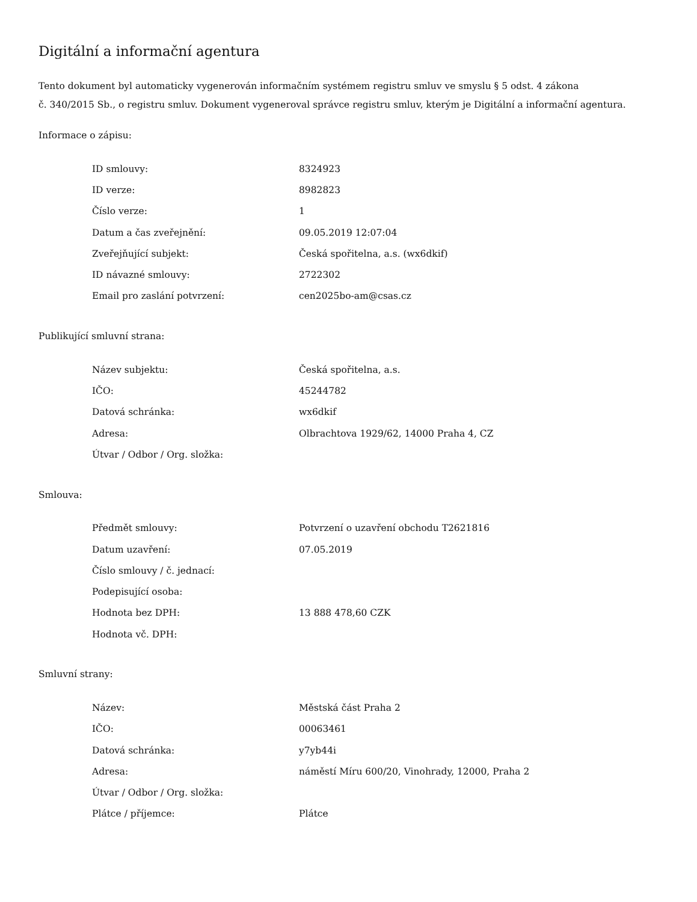Digitální a informační agentura
Tento dokument byl automaticky vygenerován informačním systémem registru smluv ve smyslu § 5 odst. 4 zákona
č. 340/2015 Sb., o registru smluv. Dokument vygeneroval správce registru smluv, kterým je Digitální a informační agentura.
Informace o zápisu:
| ID smlouvy: | 8324923 |
| ID verze: | 8982823 |
| Číslo verze: | 1 |
| Datum a čas zveřejnění: | 09.05.2019 12:07:04 |
| Zveřejňující subjekt: | Česká spořitelna, a.s. (wx6dkif) |
| ID návazné smlouvy: | 2722302 |
| Email pro zaslání potvrzení: | cen2025bo-am@csas.cz |
Publikující smluvní strana:
| Název subjektu: | Česká spořitelna, a.s. |
| IČO: | 45244782 |
| Datová schránka: | wx6dkif |
| Adresa: | Olbrachtova 1929/62, 14000 Praha 4, CZ |
| Útvar / Odbor / Org. složka: | |
Smlouva:
| Předmět smlouvy: | Potvrzení o uzavření obchodu T2621816 |
| Datum uzavření: | 07.05.2019 |
| Číslo smlouvy / č. jednací: | |
| Podepisující osoba: | |
| Hodnota bez DPH: | 13 888 478,60 CZK |
| Hodnota vč. DPH: | |
Smluvní strany:
| Název: | Městská část Praha 2 |
| IČO: | 00063461 |
| Datová schránka: | y7yb44i |
| Adresa: | náměstí Míru 600/20, Vinohrady, 12000, Praha 2 |
| Útvar / Odbor / Org. složka: | |
| Plátce / příjemce: | Plátce |